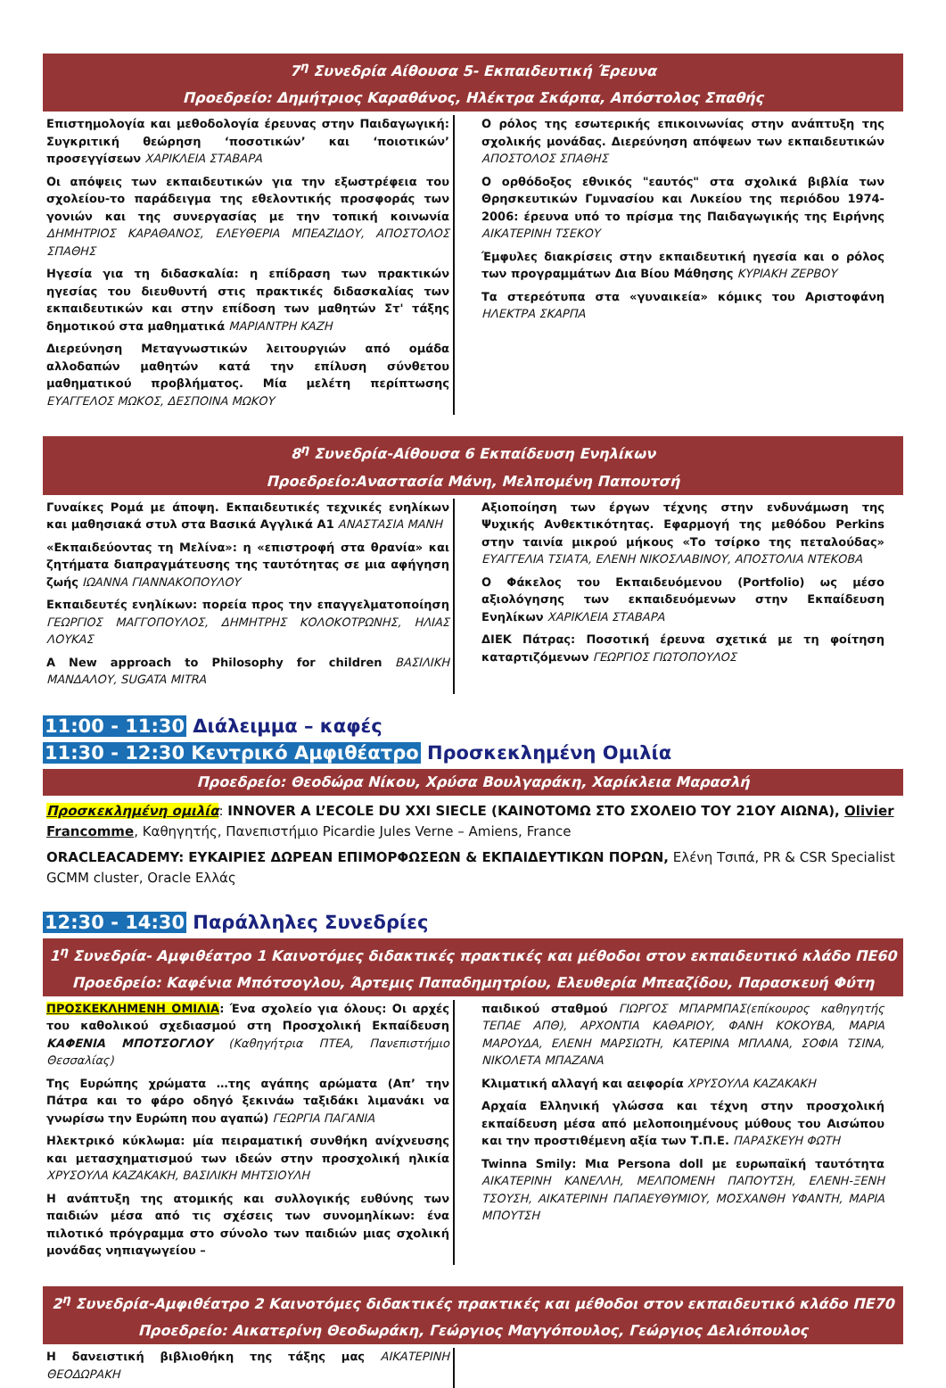7<sup>η</sup> Συνεδρία Αίθουσα 5- Εκπαιδευτική Έρευνα
Προεδρείο: Δημήτριος Καραθάνος, Ηλέκτρα Σκάρπα, Απόστολος Σπαθής
Επιστημολογία και μεθοδολογία έρευνας στην Παιδαγωγική: Συγκριτική θεώρηση ‘ποσοτικών’ και ‘ποιοτικών’ προσεγγίσεων ΧΑΡΙΚΛΕΙΑ ΣΤΑΒΑΡΑ
Οι απόψεις των εκπαιδευτικών για την εξωστρέφεια του σχολείου-το παράδειγμα της εθελοντικής προσφοράς των γονιών και της συνεργασίας με την τοπική κοινωνία ΔΗΜΗΤΡΙΟΣ ΚΑΡΑΘΑΝΟΣ, ΕΛΕΥΘΕΡΙΑ ΜΠΕΑΖΙΔΟΥ, ΑΠΟΣΤΟΛΟΣ ΣΠΑΘΗΣ
Ηγεσία για τη διδασκαλία: η επίδραση των πρακτικών ηγεσίας του διευθυντή στις πρακτικές διδασκαλίας των εκπαιδευτικών και στην επίδοση των μαθητών Στ' τάξης δημοτικού στα μαθηματικά ΜΑΡΙΑΝΤΡΗ ΚΑΖΗ
Διερεύνηση Μεταγνωστικών λειτουργιών από ομάδα αλλοδαπών μαθητών κατά την επίλυση σύνθετου μαθηματικού προβλήματος. Μία μελέτη περίπτωσης ΕΥΑΓΓΕΛΟΣ ΜΩΚΟΣ, ΔΕΣΠΟΙΝΑ ΜΩΚΟΥ
Ο ρόλος της εσωτερικής επικοινωνίας στην ανάπτυξη της σχολικής μονάδας. Διερεύνηση απόψεων των εκπαιδευτικών ΑΠΟΣΤΟΛΟΣ ΣΠΑΘΗΣ
Ο ορθόδοξος εθνικός "εαυτός" στα σχολικά βιβλία των Θρησκευτικών Γυμνασίου και Λυκείου της περιόδου 1974-2006: έρευνα υπό το πρίσμα της Παιδαγωγικής της Ειρήνης ΑΙΚΑΤΕΡΙΝΗ ΤΣΕΚΟΥ
Έμφυλες διακρίσεις στην εκπαιδευτική ηγεσία και ο ρόλος των προγραμμάτων Δια Βίου Μάθησης ΚΥΡΙΑΚΗ ΖΕΡΒΟΥ
Τα στερεότυπα στα «γυναικεία» κόμικς του Αριστοφάνη ΗΛΕΚΤΡΑ ΣΚΑΡΠΑ
8<sup>η</sup> Συνεδρία-Αίθουσα 6 Εκπαίδευση Ενηλίκων
Προεδρείο:Αναστασία Μάνη, Μελπομένη Παπουτσή
Γυναίκες Ρομά με άποψη. Εκπαιδευτικές τεχνικές ενηλίκων και μαθησιακά στυλ στα Βασικά Αγγλικά Α1 ΑΝΑΣΤΑΣΙΑ ΜΑΝΗ
«Εκπαιδεύοντας τη Μελίνα»: η «επιστροφή στα θρανία» και ζητήματα διαπραγμάτευσης της ταυτότητας σε μια αφήγηση ζωής ΙΩΑΝΝΑ ΓΙΑΝΝΑΚΟΠΟΥΛΟΥ
Εκπαιδευτές ενηλίκων: πορεία προς την επαγγελματοποίηση ΓΕΩΡΓΙΟΣ ΜΑΓΓΟΠΟΥΛΟΣ, ΔΗΜΗΤΡΗΣ ΚΟΛΟΚΟΤΡΩΝΗΣ, ΗΛΙΑΣ ΛΟΥΚΑΣ
A New approach to Philosophy for children ΒΑΣΙΛΙΚΗ ΜΑΝΔΑΛΟΥ, SUGATA MITRA
Αξιοποίηση των έργων τέχνης στην ενδυνάμωση της Ψυχικής Ανθεκτικότητας. Εφαρμογή της μεθόδου Perkins στην ταινία μικρού μήκους «Το τσίρκο της πεταλούδας» ΕΥΑΓΓΕΛΙΑ ΤΣΙΑΤΑ, ΕΛΕΝΗ ΝΙΚΟΣΛΑΒΙΝΟΥ, ΑΠΟΣΤΟΛΙΑ ΝΤΕΚΟΒΑ
Ο Φάκελος του Εκπαιδευόμενου (Portfolio) ως μέσο αξιολόγησης των εκπαιδευόμενων στην Εκπαίδευση Ενηλίκων ΧΑΡΙΚΛΕΙΑ ΣΤΑΒΑΡΑ
ΔΙΕΚ Πάτρας: Ποσοτική έρευνα σχετικά με τη φοίτηση καταρτιζόμενων ΓΕΩΡΓΙΟΣ ΓΙΩΤΟΠΟΥΛΟΣ
11:00 - 11:30 Διάλειμμα – καφές
11:30 - 12:30 Κεντρικό Αμφιθέατρο Προσκεκλημένη Ομιλία
Προεδρείο: Θεοδώρα Νίκου, Χρύσα Βουλγαράκη, Χαρίκλεια Μαρασλή
Προσκεκλημένη ομιλία: INNOVER A L’ECOLE DU XXI SIECLE (ΚΑΙΝΟΤΟΜΩ ΣΤΟ ΣΧΟΛΕΙΟ ΤΟΥ 21ΟΥ ΑΙΩΝΑ), Olivier Francomme, Καθηγητής, Πανεπιστήμιο Picardie Jules Verne – Amiens, France
ORACLEACADEMY: ΕΥΚΑΙΡΙΕΣ ΔΩΡΕΑΝ ΕΠΙΜΟΡΦΩΣΕΩΝ & ΕΚΠΑΙΔΕΥΤΙΚΩΝ ΠΟΡΩΝ, Ελένη Τσιπά, PR & CSR Specialist GCMM cluster, Oracle Ελλάς
12:30 - 14:30 Παράλληλες Συνεδρίες
1<sup>η</sup> Συνεδρία- Αμφιθέατρο 1 Καινοτόμες διδακτικές πρακτικές και μέθοδοι στον εκπαιδευτικό κλάδο ΠΕ60
Προεδρείο: Καφένια Μπότσογλου, Άρτεμις Παπαδημητρίου, Ελευθερία Μπεαζίδου, Παρασκευή Φύτη
ΠΡΟΣΚΕΚΛΗΜΕΝΗ ΟΜΙΛΙΑ: Ένα σχολείο για όλους: Οι αρχές του καθολικού σχεδιασμού στη Προσχολική Εκπαίδευση ΚΑΦΕΝΙΑ ΜΠΟΤΣΟΓΛΟΥ (Καθηγήτρια ΠΤΕΑ, Πανεπιστήμιο Θεσσαλίας)
Της Ευρώπης χρώματα …της αγάπης αρώματα (Απ’ την Πάτρα και το φάρο οδηγό ξεκινάω ταξιδάκι λιμανάκι να γνωρίσω την Ευρώπη που αγαπώ) ΓΕΩΡΓΙΑ ΠΑΓΑΝΙΑ
Ηλεκτρικό κύκλωμα: μία πειραματική συνθήκη ανίχνευσης και μετασχηματισμού των ιδεών στην προσχολική ηλικία ΧΡΥΣΟΥΛΑ ΚΑΖΑΚΑΚΗ, ΒΑΣΙΛΙΚΗ ΜΗΤΣΙΟΥΛΗ
Η ανάπτυξη της ατομικής και συλλογικής ευθύνης των παιδιών μέσα από τις σχέσεις των συνομηλίκων: ένα πιλοτικό πρόγραμμα στο σύνολο των παιδιών μιας σχολική μονάδας νηπιαγωγείου –
παιδικού σταθμού ΓΙΩΡΓΟΣ ΜΠΑΡΜΠΑΣ(επίκουρος καθηγητής ΤΕΠΑΕ ΑΠΘ), ΑΡΧΟΝΤΙΑ ΚΑΘΑΡΙΟΥ, ΦΑΝΗ ΚΟΚΟΥΒΑ, ΜΑΡΙΑ ΜΑΡΟΥΔΑ, ΕΛΕΝΗ ΜΑΡΣΙΩΤΗ, ΚΑΤΕΡΙΝΑ ΜΠΛΑΝΑ, ΣΟΦΙΑ ΤΣΙΝΑ, ΝΙΚΟΛΕΤΑ ΜΠΑΖΑΝΑ
Κλιματική αλλαγή και αειφορία ΧΡΥΣΟΥΛΑ ΚΑΖΑΚΑΚΗ
Αρχαία Ελληνική γλώσσα και τέχνη στην προσχολική εκπαίδευση μέσα από μελοποιημένους μύθους του Αισώπου και την προστιθέμενη αξία των Τ.Π.Ε. ΠΑΡΑΣΚΕΥΗ ΦΩΤΗ
Twinna Smily: Μια Persona doll με ευρωπαϊκή ταυτότητα ΑΙΚΑΤΕΡΙΝΗ ΚΑΝΕΛΛΗ, ΜΕΛΠΟΜΕΝΗ ΠΑΠΟΥΤΣΗ, ΕΛΕΝΗ-ΞΕΝΗ ΤΣΟΥΣΗ, ΑΙΚΑΤΕΡΙΝΗ ΠΑΠΑΕΥΘΥΜΙΟΥ, ΜΟΣΧΑΝΘΗ ΥΦΑΝΤΗ, ΜΑΡΙΑ ΜΠΟΥΤΣΗ
2<sup>η</sup> Συνεδρία-Αμφιθέατρο 2 Καινοτόμες διδακτικές πρακτικές και μέθοδοι στον εκπαιδευτικό κλάδο ΠΕ70
Προεδρείο: Αικατερίνη Θεοδωράκη, Γεώργιος Μαγγόπουλος, Γεώργιος Δελιόπουλος
Η δανειστική βιβλιοθήκη της τάξης μας ΑΙΚΑΤΕΡΙΝΗ ΘΕΟΔΩΡΑΚΗ